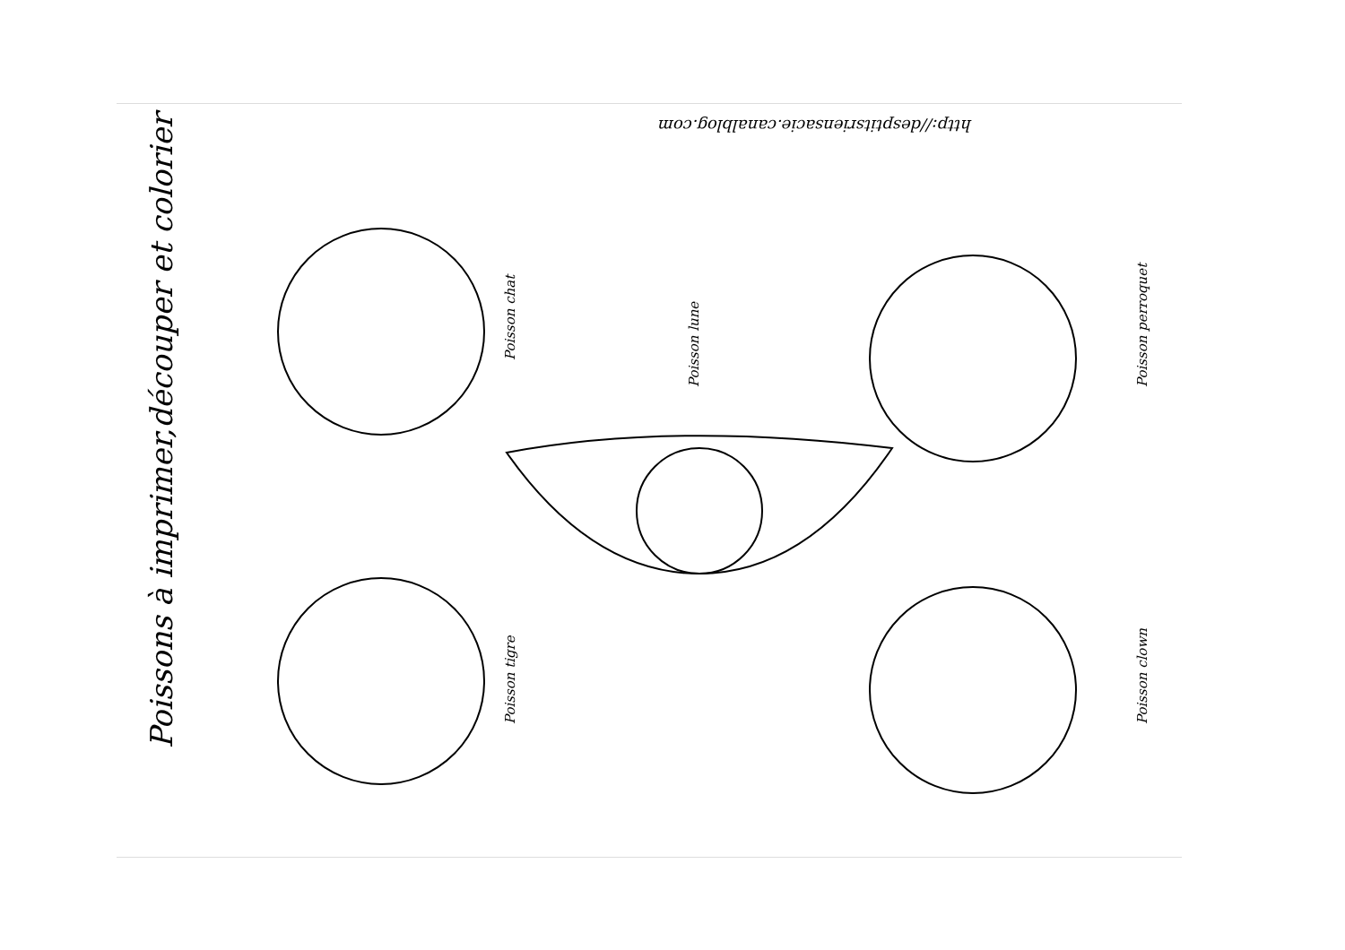Poissons à imprimer,découper et colorier
http://desptitsriensacie.canalblog.com
Poisson chat
Poisson lune Poisson perroquet
Poisson tigre Poisson clown